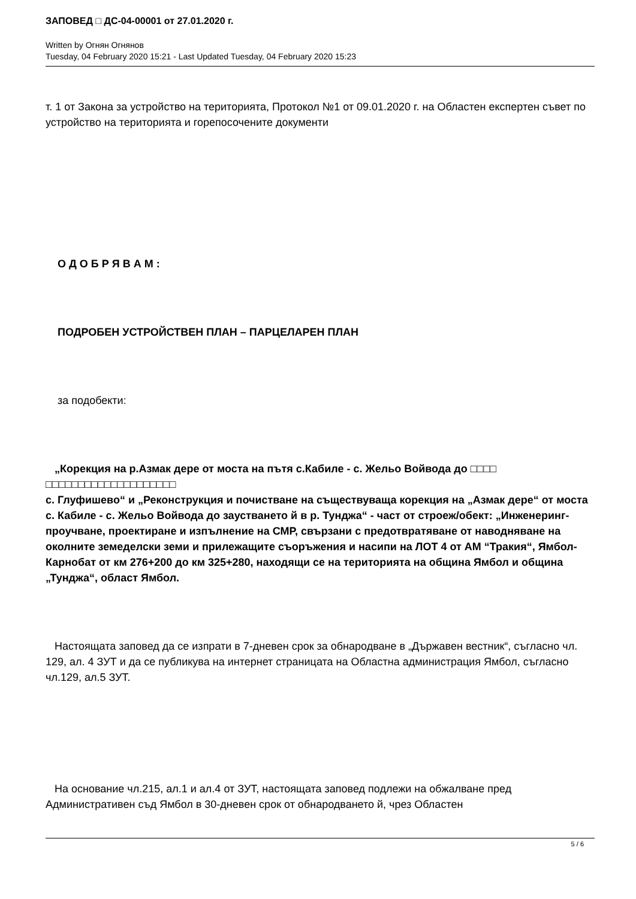ЗАПОВЕД □ ДС-04-00001 от 27.01.2020 г.
Written by Огнян Огнянов
Tuesday, 04 February 2020 15:21 - Last Updated Tuesday, 04 February 2020 15:23
т. 1 от Закона за устройство на територията, Протокол №1 от 09.01.2020 г. на Областен експертен съвет по устройство на територията и горепосочените документи
О Д О Б Р Я В А М :
ПОДРОБЕН УСТРОЙСТВЕН ПЛАН – ПАРЦЕЛАРЕН ПЛАН
за подобекти:
„Корекция на р.Азмак дере от моста на пътя с.Кабиле - с. Жельо Войвода до □□□□ □□□□□□□□□□□□□□□□□□□□
с. Глуфишево“ и „Реконструкция и почистване на съществуваща корекция на „Азмак дере“ от моста с. Кабиле - с. Жельо Войвода до заустването й в р. Тунджа“ - част от строеж/обект: „Инженеринг-проучване, проектиране и изпълнение на СМР, свързани с предотвратяване от наводняване на околните земеделски земи и прилежащите съоръжения и насипи на ЛОТ 4 от АМ “Тракия“, Ямбол-Карнобат от км 276+200 до км 325+280, находящи се на територията на община Ямбол и община „Тунджа“, област Ямбол.
Настоящата заповед да се изпрати в 7-дневен срок за обнародване в „Държавен вестник“, съгласно чл. 129, ал. 4 ЗУТ и да се публикува на интернет страницата на Областна администрация Ямбол, съгласно чл.129, ал.5 ЗУТ.
На основание чл.215, ал.1 и ал.4 от ЗУТ, настоящата заповед подлежи на обжалване пред Административен съд Ямбол в 30-дневен срок от обнародването й, чрез Областен
5 / 6